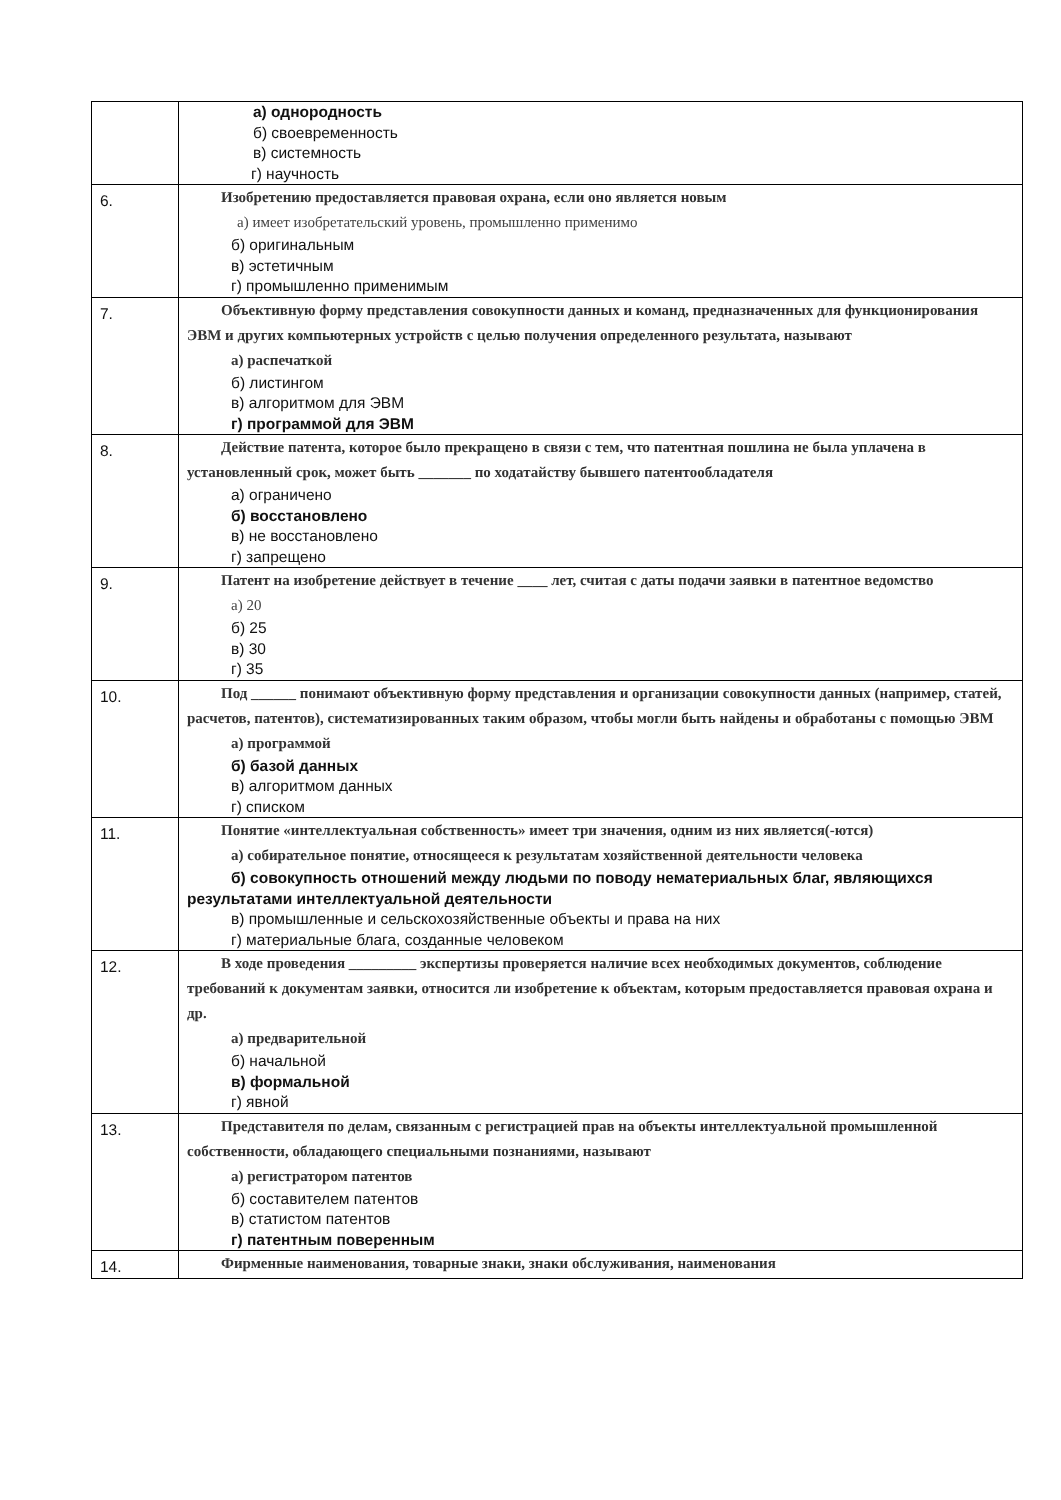| | а) однородность б) своевременность в) системность г) научность |
| 6. | Изобретению предоставляется правовая охрана, если оно является новым а) имеет изобретательский уровень, промышленно применимо б) оригинальным в) эстетичным г) промышленно применимым |
| 7. | Объективную форму представления совокупности данных и команд, предназначенных для функционирования ЭВМ и других компьютерных устройств с целью получения определенного результата, называют а) распечаткой б) листингом в) алгоритмом для ЭВМ г) программой для ЭВМ |
| 8. | Действие патента, которое было прекращено в связи с тем, что патентная пошлина не была уплачена в установленный срок, может быть _______ по ходатайству бывшего патентообладателя а) ограничено б) восстановлено в) не восстановлено г) запрещено |
| 9. | Патент на изобретение действует в течение ____ лет, считая с даты подачи заявки в патентное ведомство а) 20 б) 25 в) 30 г) 35 |
| 10. | Под ______ понимают объективную форму представления и организации совокупности данных (например, статей, расчетов, патентов), систематизированных таким образом, чтобы могли быть найдены и обработаны с помощью ЭВМ а) программой б) базой данных в) алгоритмом данных г) списком |
| 11. | Понятие «интеллектуальная собственность» имеет три значения, одним из них является(-ются) а) собирательное понятие, относящееся к результатам хозяйственной деятельности человека б) совокупность отношений между людьми по поводу нематериальных благ, являющихся результатами интеллектуальной деятельности в) промышленные и сельскохозяйственные объекты и права на них г) материальные блага, созданные человеком |
| 12. | В ходе проведения _________ экспертизы проверяется наличие всех необходимых документов, соблюдение требований к документам заявки, относится ли изобретение к объектам, которым предоставляется правовая охрана и др. а) предварительной б) начальной в) формальной г) явной |
| 13. | Представителя по делам, связанным с регистрацией прав на объекты интеллектуальной промышленной собственности, обладающего специальными познаниями, называют а) регистратором патентов б) составителем патентов в) статистом патентов г) патентным поверенным |
| 14. | Фирменные наименования, товарные знаки, знаки обслуживания, наименования |